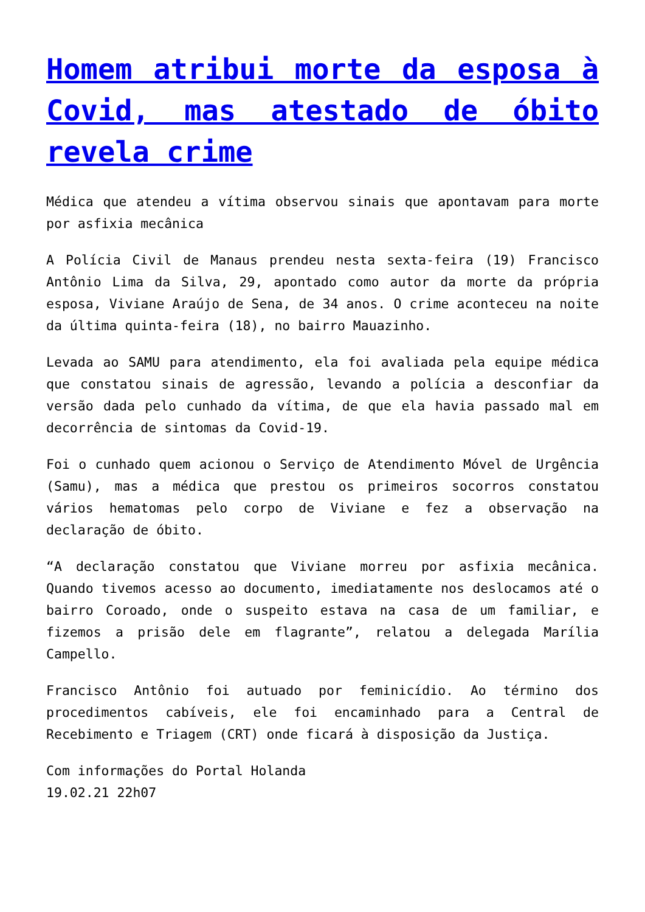Homem atribui morte da esposa à Covid, mas atestado de óbito revela crime
Médica que atendeu a vítima observou sinais que apontavam para morte por asfixia mecânica
A Polícia Civil de Manaus prendeu nesta sexta-feira (19) Francisco Antônio Lima da Silva, 29, apontado como autor da morte da própria esposa, Viviane Araújo de Sena, de 34 anos. O crime aconteceu na noite da última quinta-feira (18), no bairro Mauazinho.
Levada ao SAMU para atendimento, ela foi avaliada pela equipe médica que constatou sinais de agressão, levando a polícia a desconfiar da versão dada pelo cunhado da vítima, de que ela havia passado mal em decorrência de sintomas da Covid-19.
Foi o cunhado quem acionou o Serviço de Atendimento Móvel de Urgência (Samu), mas a médica que prestou os primeiros socorros constatou vários hematomas pelo corpo de Viviane e fez a observação na declaração de óbito.
“A declaração constatou que Viviane morreu por asfixia mecânica. Quando tivemos acesso ao documento, imediatamente nos deslocamos até o bairro Coroado, onde o suspeito estava na casa de um familiar, e fizemos a prisão dele em flagrante”, relatou a delegada Marília Campello.
Francisco Antônio foi autuado por feminicídio. Ao término dos procedimentos cabíveis, ele foi encaminhado para a Central de Recebimento e Triagem (CRT) onde ficará à disposição da Justiça.
Com informações do Portal Holanda
19.02.21 22h07